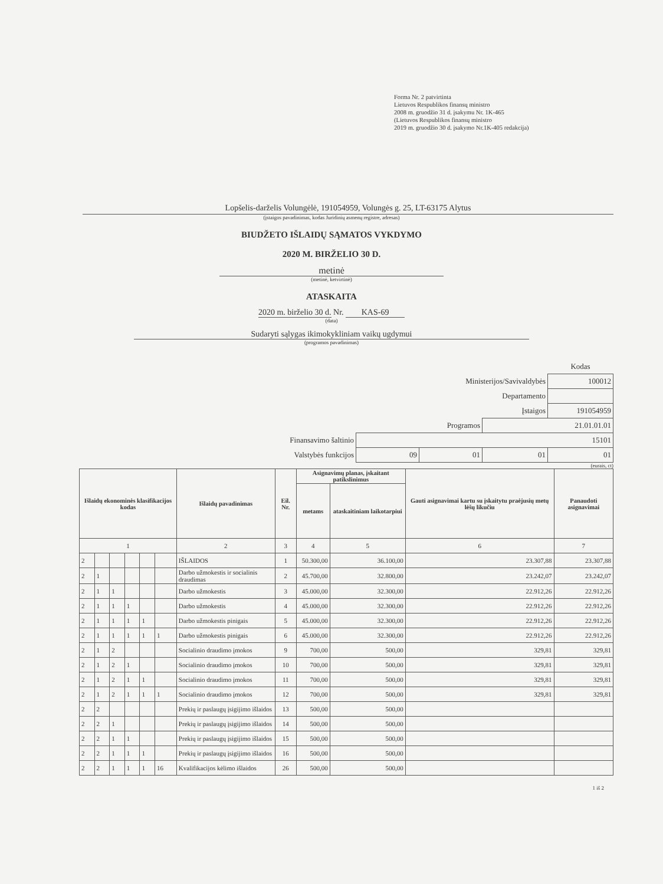Forma Nr. 2 patvirtinta
Lietuvos Respublikos finansų ministro
2008 m. gruodžio 31 d. įsakymu Nr. 1K-465
(Lietuvos Respublikos finansų ministro
2019 m. gruodžio 30 d. įsakymo Nr.1K-405 redakcija)
Lopšelis-darželis Volungėlė, 191054959, Volungės g. 25, LT-63175 Alytus
(įstaigos pavadinimas, kodas Juridinių asmenų registre, adresas)
BIUDŽETO IŠLAIDŲ SĄMATOS VYKDYMO
2020 M. BIRŽELIO 30 D.
metinė
(metinė, ketvirtinė)
ATASKAITA
2020 m. birželio 30 d. Nr. KAS-69
(data)
Sudaryti sąlygas ikimokykliniam vaikų ugdymui
(programos pavadinimas)
| | | | | Kodas |
| Ministerijos/Savivaldybės | | | | 100012 |
| Departamento | | | | |
| Įstaigos | | | | 191054959 |
| Programos | | | 21.01.01.01 | |
| Finansavimo šaltinio | 15101 | | | |
| Valstybės funkcijos | 09 | 01 | 01 | 01 |
(eurais, ct)
| Išlaidų ekonominės klasifikacijos kodas | | | | | | Išlaidų pavadinimas | Eil. Nr. | Asignavimų planas, įskaitant patikslinimus | | Gauti asignavimai kartu su įskaitytu praėjusių metų lėšų likučiu | Panaudoti asignavimai |
| --- | --- | --- | --- | --- | --- | --- | --- | --- | --- | --- | --- |
| | | | | | | | | metams | ataskaitiniam laikotarpiui | | |
| 1 | | | | | | 2 | 3 | 4 | 5 | 6 | 7 |
| 2 | | | | | | IŠLAIDOS | 1 | 50.300,00 | 36.100,00 | 23.307,88 | 23.307,88 |
| 2 | 1 | | | | | Darbo užmokestis ir socialinis draudimas | 2 | 45.700,00 | 32.800,00 | 23.242,07 | 23.242,07 |
| 2 | 1 | 1 | | | | Darbo užmokestis | 3 | 45.000,00 | 32.300,00 | 22.912,26 | 22.912,26 |
| 2 | 1 | 1 | 1 | | | Darbo užmokestis | 4 | 45.000,00 | 32.300,00 | 22.912,26 | 22.912,26 |
| 2 | 1 | 1 | 1 | 1 | | Darbo užmokestis pinigais | 5 | 45.000,00 | 32.300,00 | 22.912,26 | 22.912,26 |
| 2 | 1 | 1 | 1 | 1 | 1 | Darbo užmokestis pinigais | 6 | 45.000,00 | 32.300,00 | 22.912,26 | 22.912,26 |
| 2 | 1 | 2 | | | | Socialinio draudimo įmokos | 9 | 700,00 | 500,00 | 329,81 | 329,81 |
| 2 | 1 | 2 | 1 | | | Socialinio draudimo įmokos | 10 | 700,00 | 500,00 | 329,81 | 329,81 |
| 2 | 1 | 2 | 1 | 1 | | Socialinio draudimo įmokos | 11 | 700,00 | 500,00 | 329,81 | 329,81 |
| 2 | 1 | 2 | 1 | 1 | 1 | Socialinio draudimo įmokos | 12 | 700,00 | 500,00 | 329,81 | 329,81 |
| 2 | 2 | | | | | Prekių ir paslaugų įsigijimo išlaidos | 13 | 500,00 | 500,00 | | |
| 2 | 2 | 1 | | | | Prekių ir paslaugų įsigijimo išlaidos | 14 | 500,00 | 500,00 | | |
| 2 | 2 | 1 | 1 | | | Prekių ir paslaugų įsigijimo išlaidos | 15 | 500,00 | 500,00 | | |
| 2 | 2 | 1 | 1 | 1 | | Prekių ir paslaugų įsigijimo išlaidos | 16 | 500,00 | 500,00 | | |
| 2 | 2 | 1 | 1 | 1 | 16 | Kvalifikacijos kėlimo išlaidos | 26 | 500,00 | 500,00 | | |
1 iš 2